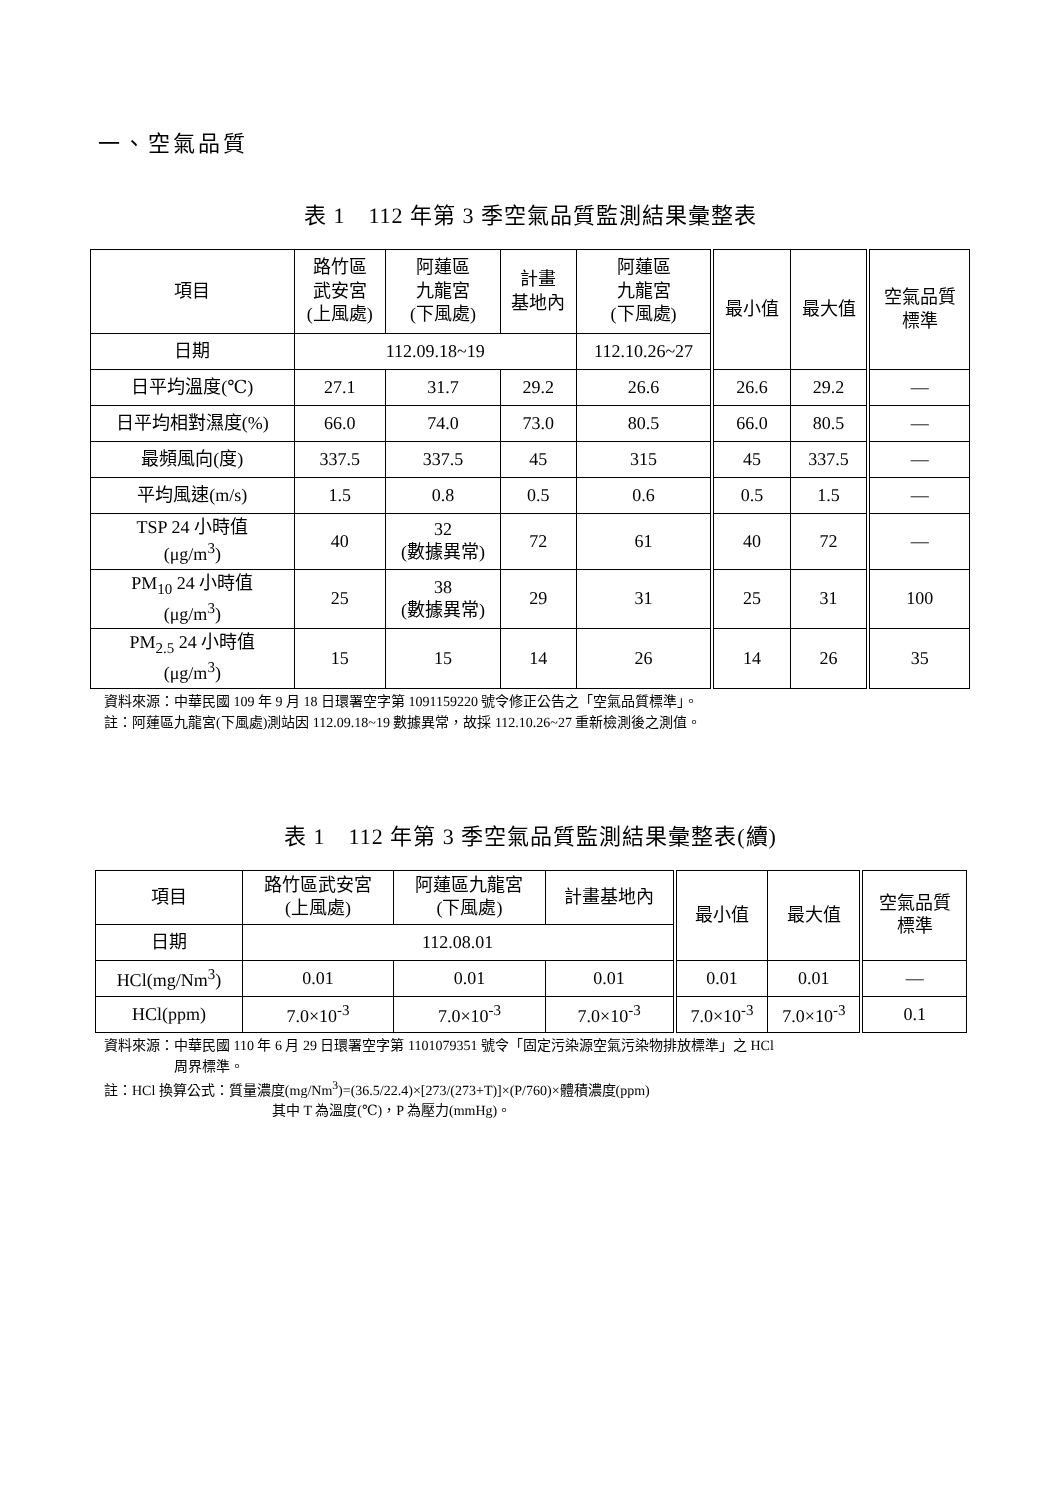一、空氣品質
表 1　112 年第 3 季空氣品質監測結果彙整表
| 項目 | 路竹區 武安宮 (上風處) | 阿蓮區 九龍宮 (下風處) | 計畫 基地內 | 阿蓮區 九龍宮 (下風處) | 最小值 | 最大值 | 空氣品質 標準 |
| --- | --- | --- | --- | --- | --- | --- | --- |
| 日期 | 112.09.18~19 | | | 112.10.26~27 | | | |
| 日平均溫度(℃) | 27.1 | 31.7 | 29.2 | 26.6 | 26.6 | 29.2 | — |
| 日平均相對濕度(%) | 66.0 | 74.0 | 73.0 | 80.5 | 66.0 | 80.5 | — |
| 最頻風向(度) | 337.5 | 337.5 | 45 | 315 | 45 | 337.5 | — |
| 平均風速(m/s) | 1.5 | 0.8 | 0.5 | 0.6 | 0.5 | 1.5 | — |
| TSP 24 小時值 (μg/m<sup>3</sup>) | 40 | 32 (數據異常) | 72 | 61 | 40 | 72 | — |
| PM<sub>10</sub> 24 小時值 (μg/m<sup>3</sup>) | 25 | 38 (數據異常) | 29 | 31 | 25 | 31 | 100 |
| PM<sub>2.5</sub> 24 小時值 (μg/m<sup>3</sup>) | 15 | 15 | 14 | 26 | 14 | 26 | 35 |
資料來源：中華民國 109 年 9 月 18 日環署空字第 1091159220 號令修正公告之「空氣品質標準」。
註：阿蓮區九龍宮(下風處)測站因 112.09.18~19 數據異常，故採 112.10.26~27 重新檢測後之測值。
表 1　112 年第 3 季空氣品質監測結果彙整表(續)
| 項目 | 路竹區武安宮 (上風處) | 阿蓮區九龍宮 (下風處) | 計畫基地內 | 最小值 | 最大值 | 空氣品質 標準 |
| --- | --- | --- | --- | --- | --- | --- |
| 日期 | 112.08.01 | | | | | |
| HCl(mg/Nm<sup>3</sup>) | 0.01 | 0.01 | 0.01 | 0.01 | 0.01 | — |
| HCl(ppm) | 7.0×10<sup>-3</sup> | 7.0×10<sup>-3</sup> | 7.0×10<sup>-3</sup> | 7.0×10<sup>-3</sup> | 7.0×10<sup>-3</sup> | 0.1 |
資料來源：中華民國 110 年 6 月 29 日環署空字第 1101079351 號令「固定污染源空氣污染物排放標準」之 HCl
     周界標準。
註：HCl 換算公式：質量濃度(mg/Nm<sup>3</sup>)=(36.5/22.4)×[273/(273+T)]×(P/760)×體積濃度(ppm)
            其中 T 為溫度(℃)，P 為壓力(mmHg)。